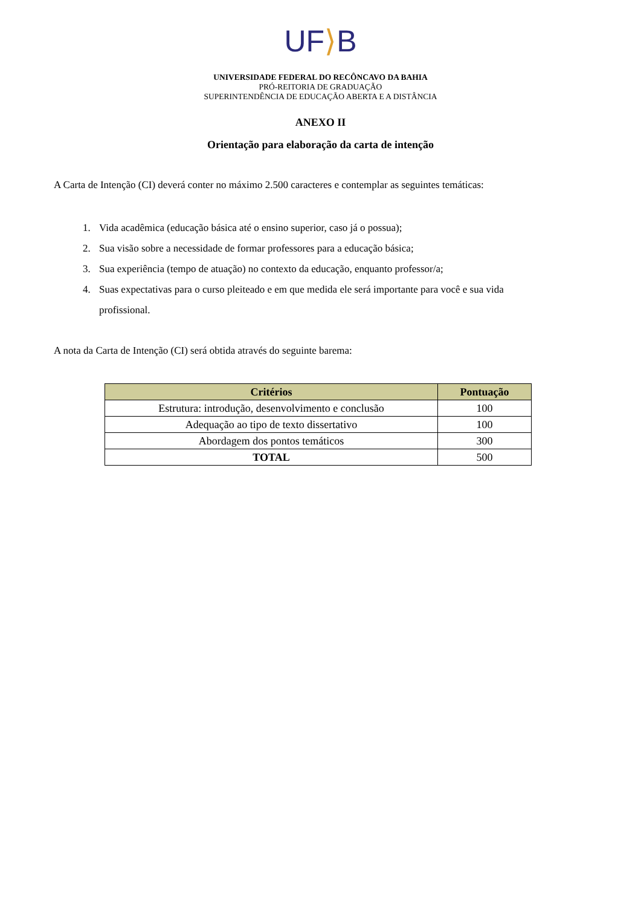UF⟩B
UNIVERSIDADE FEDERAL DO RECÔNCAVO DA BAHIA
PRÓ-REITORIA DE GRADUAÇÃO
SUPERINTENDÊNCIA DE EDUCAÇÃO ABERTA E A DISTÂNCIA
ANEXO II
Orientação para elaboração da carta de intenção
A Carta de Intenção (CI) deverá conter no máximo 2.500 caracteres e contemplar as seguintes temáticas:
1. Vida acadêmica (educação básica até o ensino superior, caso já o possua);
2. Sua visão sobre a necessidade de formar professores para a educação básica;
3. Sua experiência (tempo de atuação) no contexto da educação, enquanto professor/a;
4. Suas expectativas para o curso pleiteado e em que medida ele será importante para você e sua vida profissional.
A nota da Carta de Intenção (CI) será obtida através do seguinte barema:
| Critérios | Pontuação |
| --- | --- |
| Estrutura: introdução, desenvolvimento e conclusão | 100 |
| Adequação ao tipo de texto dissertativo | 100 |
| Abordagem dos pontos temáticos | 300 |
| TOTAL | 500 |